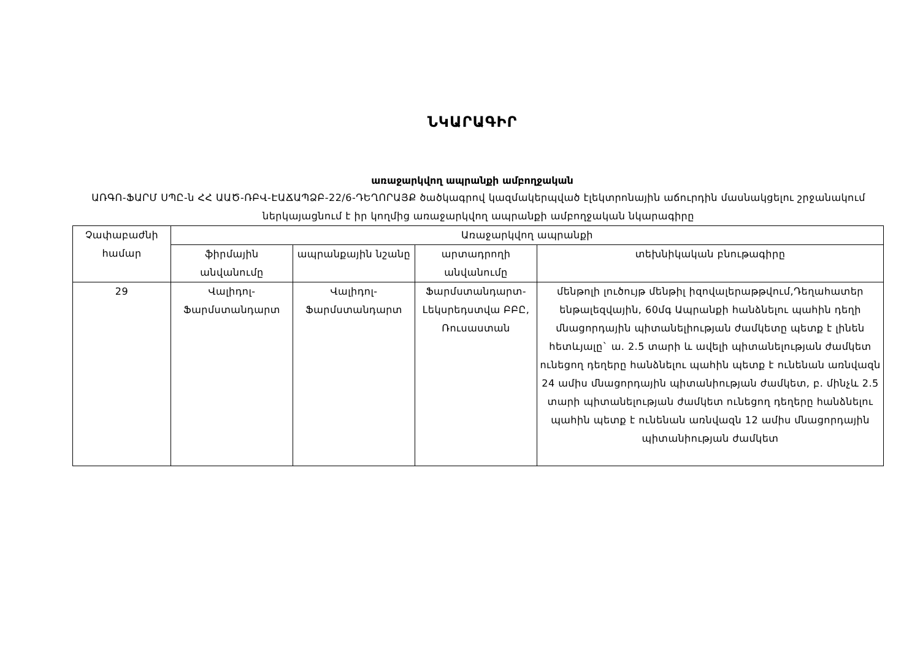ՆԿԱՐԱԳԻՐ
առաջարկվող ապրանքի ամբողջական
ԱՌԳՈ-ՖԱՐՄ ՍՊԸ-ն ՀՀ ԱԱԾ-ՌԲՎ-ԷԱՃԱՊՁԲ-22/6-ԴԵՂՈՐԱՅՔ ծածկագրով կազմակերպված էլեկտրոնային աճուրդին մասնակցելու շրջանակում ներկայացնում է իր կողմից առաջարկվող ապրանքի ամբողջական նկարագիրը
| Չափաբաժնի համար | Առաջարկվող ապրանքի | | | |
| --- | --- | --- | --- | --- |
| | ֆիրմային անվանումը | ապրանքային նշանը | արտադրողի անվանումը | տեխնիկական բնութագիրը |
| 29 | Վալիդոլ-Ֆարմստանդարտ | Վալիդոլ-Ֆարմստանդարտ | Ֆարմստանդարտ-Լեկսրեդստվա ԲԲԸ, Ռուսաստան | մենթոլի լուծույթ մենթիլ իզովալերաթթվում,Դեղահատեր ենթալեզվային, 60մգ Ապրանքի հանձնելու պահին դեղի մնացորդային պիտանելիության ժամկետը պետք է լինեն հետևյալը` ա. 2.5 տարի և ավելի պիտանելության ժամկետ ունեցող դեղերը հանձնելու պահին պետք է ունենան առնվազն 24 ամիս մնացորդային պիտանիության ժամկետ, բ. մինչև 2.5 տարի պիտանելության ժամկետ ունեցող դեղերը հանձնելու պահին պետք է ունենան առնվազն 12 ամիս մնացորդային պիտանիության ժամկետ |